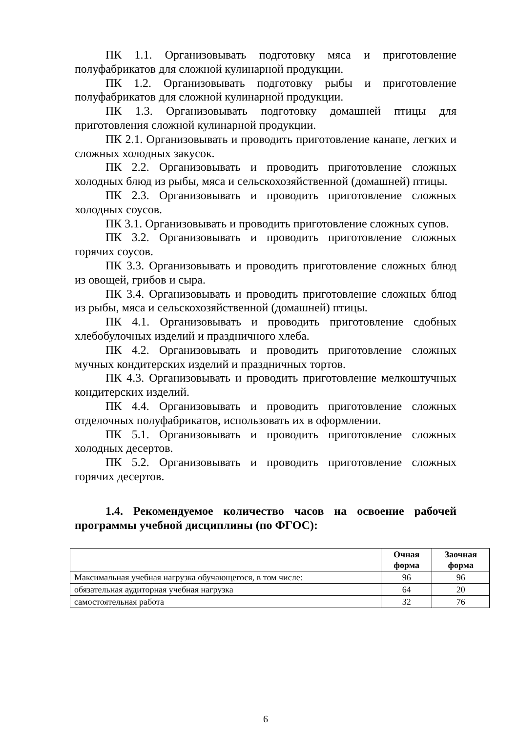ПК 1.1. Организовывать подготовку мяса и приготовление полуфабрикатов для сложной кулинарной продукции.
ПК 1.2. Организовывать подготовку рыбы и приготовление полуфабрикатов для сложной кулинарной продукции.
ПК 1.3. Организовывать подготовку домашней птицы для приготовления сложной кулинарной продукции.
ПК 2.1. Организовывать и проводить приготовление канапе, легких и сложных холодных закусок.
ПК 2.2. Организовывать и проводить приготовление сложных холодных блюд из рыбы, мяса и сельскохозяйственной (домашней) птицы.
ПК 2.3. Организовывать и проводить приготовление сложных холодных соусов.
ПК 3.1. Организовывать и проводить приготовление сложных супов.
ПК 3.2. Организовывать и проводить приготовление сложных горячих соусов.
ПК 3.3. Организовывать и проводить приготовление сложных блюд из овощей, грибов и сыра.
ПК 3.4. Организовывать и проводить приготовление сложных блюд из рыбы, мяса и сельскохозяйственной (домашней) птицы.
ПК 4.1. Организовывать и проводить приготовление сдобных хлебобулочных изделий и праздничного хлеба.
ПК 4.2. Организовывать и проводить приготовление сложных мучных кондитерских изделий и праздничных тортов.
ПК 4.3. Организовывать и проводить приготовление мелкоштучных кондитерских изделий.
ПК 4.4. Организовывать и проводить приготовление сложных отделочных полуфабрикатов, использовать их в оформлении.
ПК 5.1. Организовывать и проводить приготовление сложных холодных десертов.
ПК 5.2. Организовывать и проводить приготовление сложных горячих десертов.
1.4. Рекомендуемое количество часов на освоение рабочей программы учебной дисциплины (по ФГОС):
| | Очная форма | Заочная форма |
| --- | --- | --- |
| Максимальная учебная нагрузка обучающегося, в том числе: | 96 | 96 |
| обязательная аудиторная учебная нагрузка | 64 | 20 |
| самостоятельная работа | 32 | 76 |
6